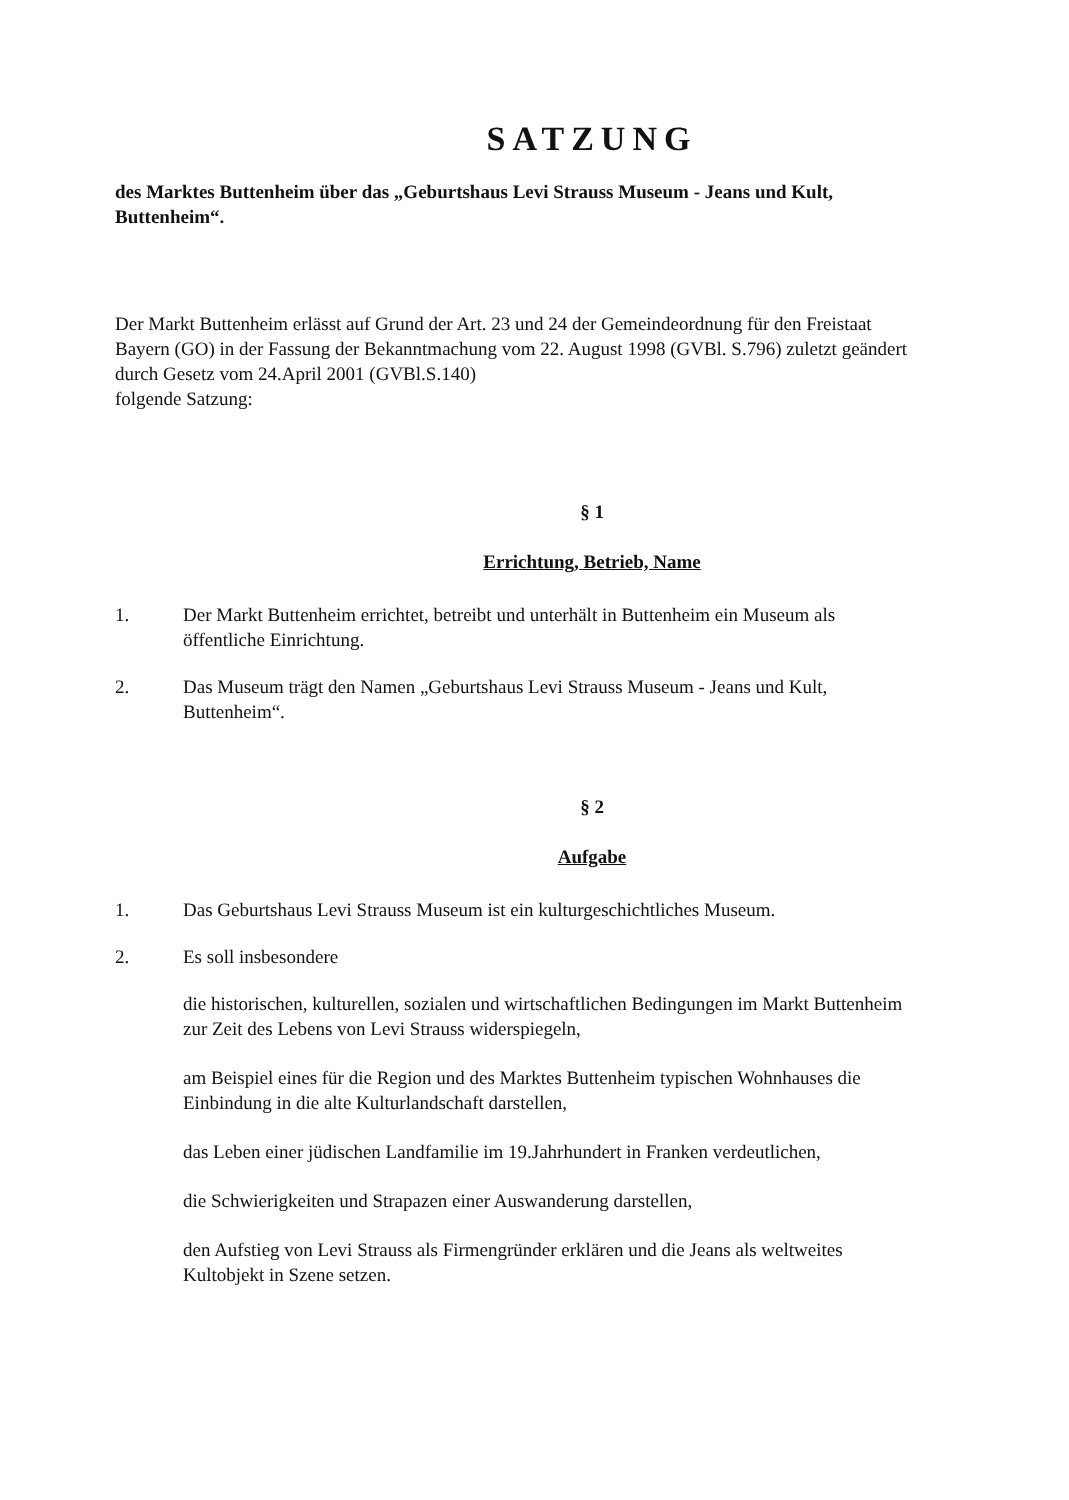SATZUNG
des Marktes Buttenheim über das „Geburtshaus Levi Strauss Museum - Jeans und Kult, Buttenheim“.
Der Markt Buttenheim erlässt auf Grund der Art. 23 und 24 der Gemeindeordnung für den Freistaat Bayern (GO) in der Fassung der Bekanntmachung vom 22. August 1998 (GVBl. S.796) zuletzt geändert durch Gesetz vom 24.April 2001 (GVBl.S.140)
folgende Satzung:
§ 1
Errichtung, Betrieb, Name
1. Der Markt Buttenheim errichtet, betreibt und unterhält in Buttenheim ein Museum als öffentliche Einrichtung.
2. Das Museum trägt den Namen „Geburtshaus Levi Strauss Museum - Jeans und Kult, Buttenheim“.
§ 2
Aufgabe
1. Das Geburtshaus Levi Strauss Museum ist ein kulturgeschichtliches Museum.
2. Es soll insbesondere
die historischen, kulturellen, sozialen und wirtschaftlichen Bedingungen im Markt Buttenheim zur Zeit des Lebens von Levi Strauss widerspiegeln,
am Beispiel eines für die Region und des Marktes Buttenheim typischen Wohnhauses die Einbindung in die alte Kulturlandschaft darstellen,
das Leben einer jüdischen Landfamilie im 19.Jahrhundert in Franken verdeutlichen,
die Schwierigkeiten und Strapazen einer Auswanderung darstellen,
den Aufstieg von Levi Strauss als Firmengründer erklären und die Jeans als weltweites Kultobjekt in Szene setzen.